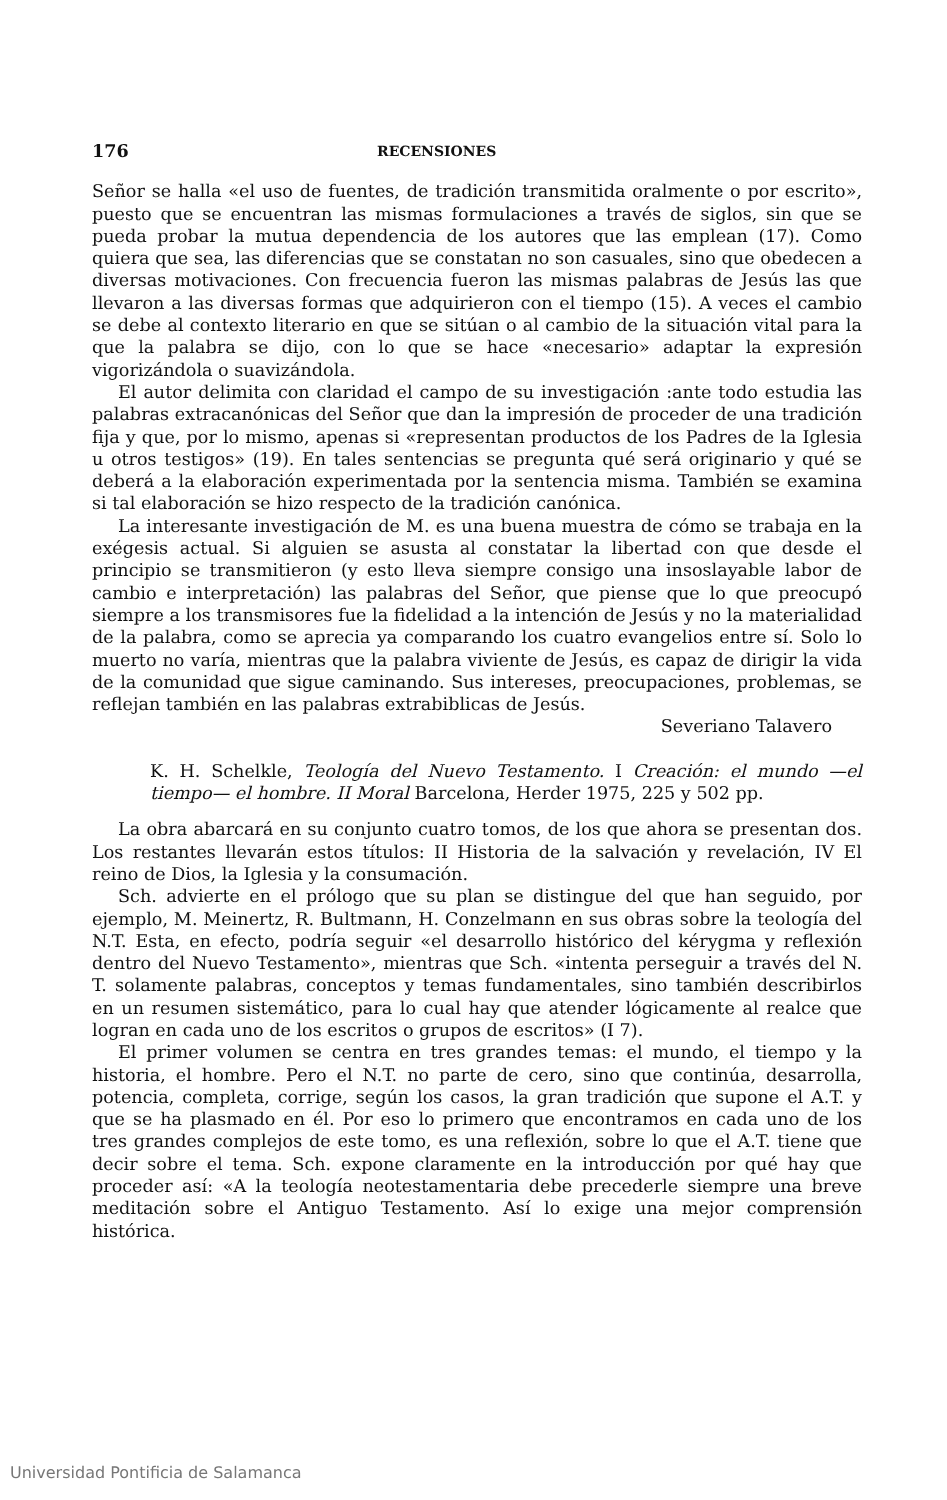176 RECENSIONES
Señor se halla «el uso de fuentes, de tradición transmitida oralmente o por escrito», puesto que se encuentran las mismas formulaciones a través de siglos, sin que se pueda probar la mutua dependencia de los autores que las emplean (17). Como quiera que sea, las diferencias que se constatan no son casuales, sino que obedecen a diversas motivaciones. Con frecuencia fueron las mismas palabras de Jesús las que llevaron a las diversas formas que adquirieron con el tiempo (15). A veces el cambio se debe al contexto literario en que se sitúan o al cambio de la situación vital para la que la palabra se dijo, con lo que se hace «necesario» adaptar la expresión vigorizándola o suavizándola.
El autor delimita con claridad el campo de su investigación :ante todo estudia las palabras extracanónicas del Señor que dan la impresión de proceder de una tradición fija y que, por lo mismo, apenas si «representan productos de los Padres de la Iglesia u otros testigos» (19). En tales sentencias se pregunta qué será originario y qué se deberá a la elaboración experimentada por la sentencia misma. También se examina si tal elaboración se hizo respecto de la tradición canónica.
La interesante investigación de M. es una buena muestra de cómo se trabaja en la exégesis actual. Si alguien se asusta al constatar la libertad con que desde el principio se transmitieron (y esto lleva siempre consigo una insoslayable labor de cambio e interpretación) las palabras del Señor, que piense que lo que preocupó siempre a los transmisores fue la fidelidad a la intención de Jesús y no la materialidad de la palabra, como se aprecia ya comparando los cuatro evangelios entre sí. Solo lo muerto no varía, mientras que la palabra viviente de Jesús, es capaz de dirigir la vida de la comunidad que sigue caminando. Sus intereses, preocupaciones, problemas, se reflejan también en las palabras extrabiblicas de Jesús.
Severiano Talavero
K. H. Schelkle, Teología del Nuevo Testamento. I Creación: el mundo —el tiempo— el hombre. II Moral Barcelona, Herder 1975, 225 y 502 pp.
La obra abarcará en su conjunto cuatro tomos, de los que ahora se presentan dos. Los restantes llevarán estos títulos: II Historia de la salvación y revelación, IV El reino de Dios, la Iglesia y la consumación.
Sch. advierte en el prólogo que su plan se distingue del que han seguido, por ejemplo, M. Meinertz, R. Bultmann, H. Conzelmann en sus obras sobre la teología del N.T. Esta, en efecto, podría seguir «el desarrollo histórico del kérygma y reflexión dentro del Nuevo Testamento», mientras que Sch. «intenta perseguir a través del N. T. solamente palabras, conceptos y temas fundamentales, sino también describirlos en un resumen sistemático, para lo cual hay que atender lógicamente al realce que logran en cada uno de los escritos o grupos de escritos» (I 7).
El primer volumen se centra en tres grandes temas: el mundo, el tiempo y la historia, el hombre. Pero el N.T. no parte de cero, sino que continúa, desarrolla, potencia, completa, corrige, según los casos, la gran tradición que supone el A.T. y que se ha plasmado en él. Por eso lo primero que encontramos en cada uno de los tres grandes complejos de este tomo, es una reflexión, sobre lo que el A.T. tiene que decir sobre el tema. Sch. expone claramente en la introducción por qué hay que proceder así: «A la teología neotestamentaria debe precederle siempre una breve meditación sobre el Antiguo Testamento. Así lo exige una mejor comprensión histórica.
Universidad Pontificia de Salamanca